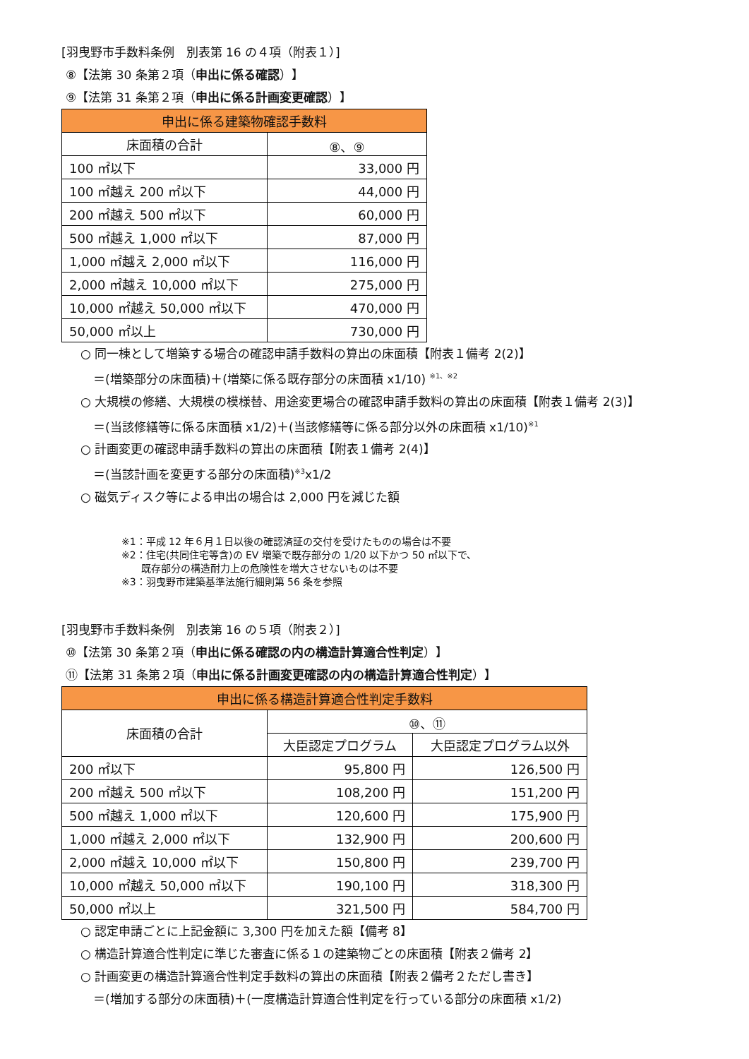[羽曳野市手数料条例　別表第 16 の４項（附表１）]
⑧【法第 30 条第２項（申出に係る確認）】
⑨【法第 31 条第２項（申出に係る計画変更確認）】
| 申出に係る建築物確認手数料 | |
| --- | --- |
| 床面積の合計 | ⑧、⑨ |
| 100 ㎡以下 | 33,000 円 |
| 100 ㎡越え 200 ㎡以下 | 44,000 円 |
| 200 ㎡越え 500 ㎡以下 | 60,000 円 |
| 500 ㎡越え 1,000 ㎡以下 | 87,000 円 |
| 1,000 ㎡越え 2,000 ㎡以下 | 116,000 円 |
| 2,000 ㎡越え 10,000 ㎡以下 | 275,000 円 |
| 10,000 ㎡越え 50,000 ㎡以下 | 470,000 円 |
| 50,000 ㎡以上 | 730,000 円 |
○ 同一棟として増築する場合の確認申請手数料の算出の床面積【附表１備考 2(2)】
＝(増築部分の床面積)＋(増築に係る既存部分の床面積 x1/10) <sup>※1、※2</sup>
○ 大規模の修繕、大規模の模様替、用途変更場合の確認申請手数料の算出の床面積【附表１備考 2(3)】
＝(当該修繕等に係る床面積 x1/2)＋(当該修繕等に係る部分以外の床面積 x1/10)<sup>※1</sup>
○ 計画変更の確認申請手数料の算出の床面積【附表１備考 2(4)】
＝(当該計画を変更する部分の床面積)<sup>※3</sup>x1/2
○ 磁気ディスク等による申出の場合は 2,000 円を減じた額
※1：平成 12 年６月１日以後の確認済証の交付を受けたものの場合は不要
※2：住宅(共同住宅等含)の EV 増築で既存部分の 1/20 以下かつ 50 ㎡以下で、
　　既存部分の構造耐力上の危険性を増大させないものは不要
※3：羽曳野市建築基準法施行細則第 56 条を参照
[羽曳野市手数料条例　別表第 16 の５項（附表２）]
⑩【法第 30 条第２項（申出に係る確認の内の構造計算適合性判定）】
⑪【法第 31 条第２項（申出に係る計画変更確認の内の構造計算適合性判定）】
| 申出に係る構造計算適合性判定手数料 | | |
| --- | --- | --- |
| 床面積の合計 | ⑩、⑪ | |
| | 大臣認定プログラム | 大臣認定プログラム以外 |
| 200 ㎡以下 | 95,800 円 | 126,500 円 |
| 200 ㎡越え 500 ㎡以下 | 108,200 円 | 151,200 円 |
| 500 ㎡越え 1,000 ㎡以下 | 120,600 円 | 175,900 円 |
| 1,000 ㎡越え 2,000 ㎡以下 | 132,900 円 | 200,600 円 |
| 2,000 ㎡越え 10,000 ㎡以下 | 150,800 円 | 239,700 円 |
| 10,000 ㎡越え 50,000 ㎡以下 | 190,100 円 | 318,300 円 |
| 50,000 ㎡以上 | 321,500 円 | 584,700 円 |
○ 認定申請ごとに上記金額に 3,300 円を加えた額【備考 8】
○ 構造計算適合性判定に準じた審査に係る１の建築物ごとの床面積【附表２備考 2】
○ 計画変更の構造計算適合性判定手数料の算出の床面積【附表２備考２ただし書き】
＝(増加する部分の床面積)＋(一度構造計算適合性判定を行っている部分の床面積 x1/2)